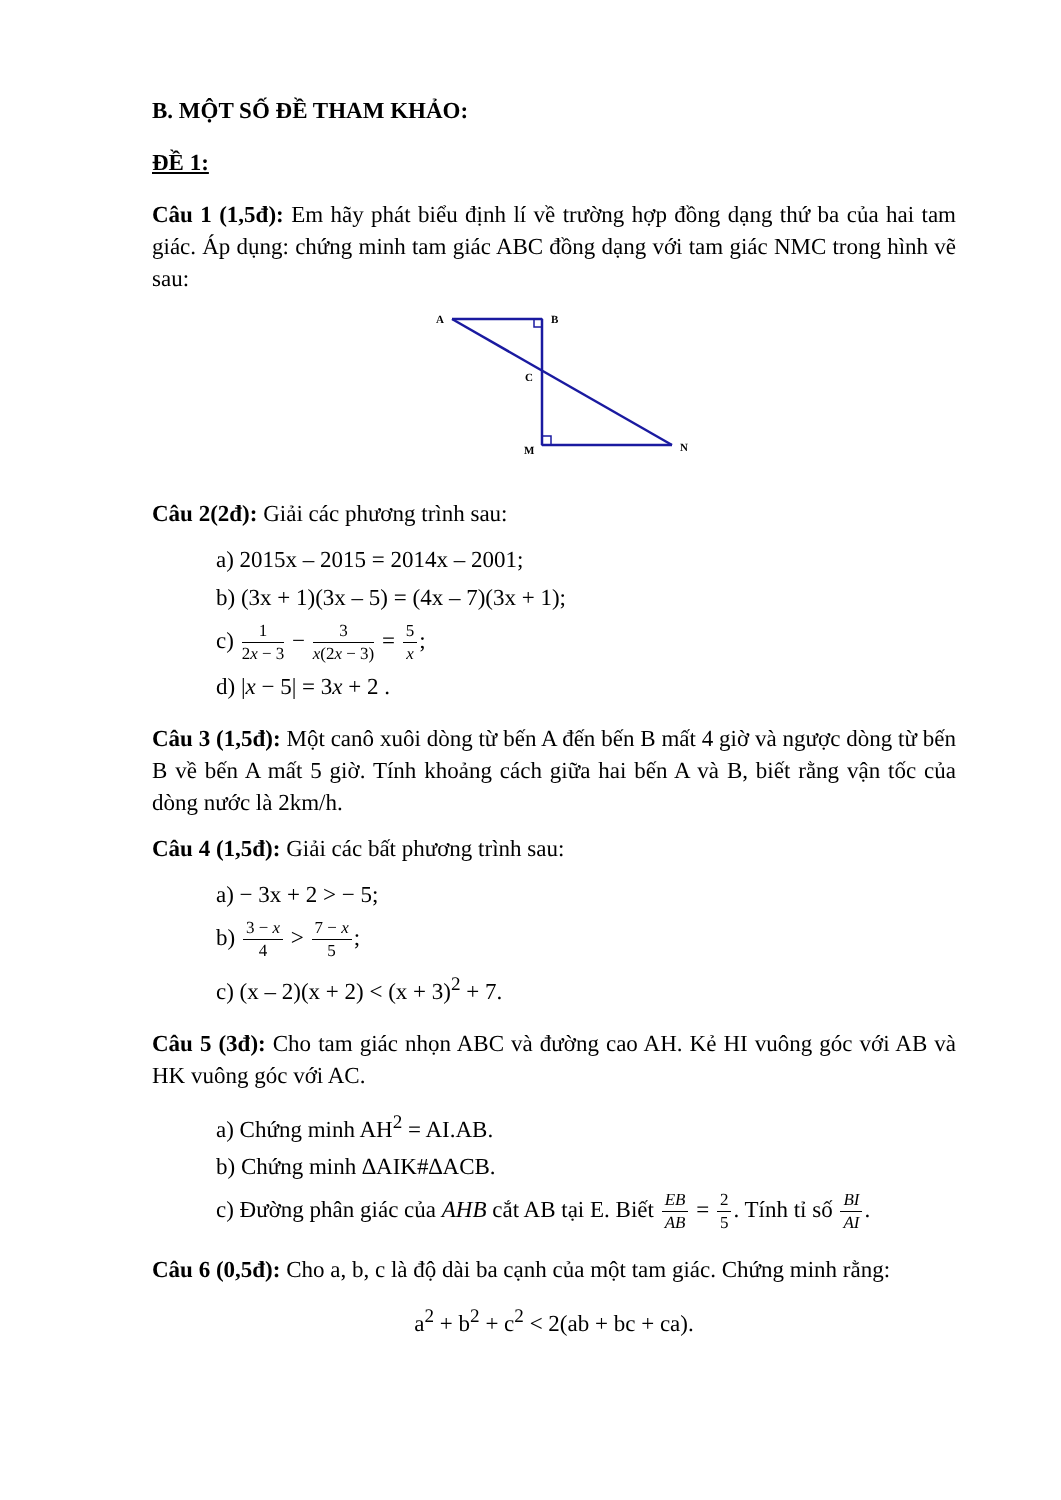B. MỘT SỐ ĐỀ THAM KHẢO:
ĐỀ 1:
Câu 1 (1,5đ): Em hãy phát biểu định lí về trường hợp đồng dạng thứ ba của hai tam giác. Áp dụng: chứng minh tam giác ABC đồng dạng với tam giác NMC trong hình vẽ sau:
A
B
C
M
N
Câu 2(2đ): Giải các phương trình sau:
a) 2015x – 2015 = 2014x – 2001;
b) (3x + 1)(3x – 5) = (4x – 7)(3x + 1);
c) 1 2x − 3 − 3 x(2x − 3) = 5 x;
d) |x − 5| = 3x + 2 .
Câu 3 (1,5đ): Một canô xuôi dòng từ bến A đến bến B mất 4 giờ và ngược dòng từ bến B về bến A mất 5 giờ. Tính khoảng cách giữa hai bến A và B, biết rằng vận tốc của dòng nước là 2km/h.
Câu 4 (1,5đ): Giải các bất phương trình sau:
a) − 3x + 2 > − 5;
b) 3 − x 4 > 7 − x 5;
c) (x – 2)(x + 2) < (x + 3)<sup>2</sup> + 7.
Câu 5 (3đ): Cho tam giác nhọn ABC và đường cao AH. Kẻ HI vuông góc với AB và HK vuông góc với AC.
a) Chứng minh AH<sup>2</sup> = AI.AB.
b) Chứng minh ∆AIK#∆ACB.
c) Đường phân giác của AHB cắt AB tại E. Biết EB AB = 2 5. Tính tỉ số BI AI.
Câu 6 (0,5đ): Cho a, b, c là độ dài ba cạnh của một tam giác. Chứng minh rằng:
a<sup>2</sup> + b<sup>2</sup> + c<sup>2</sup> < 2(ab + bc + ca).